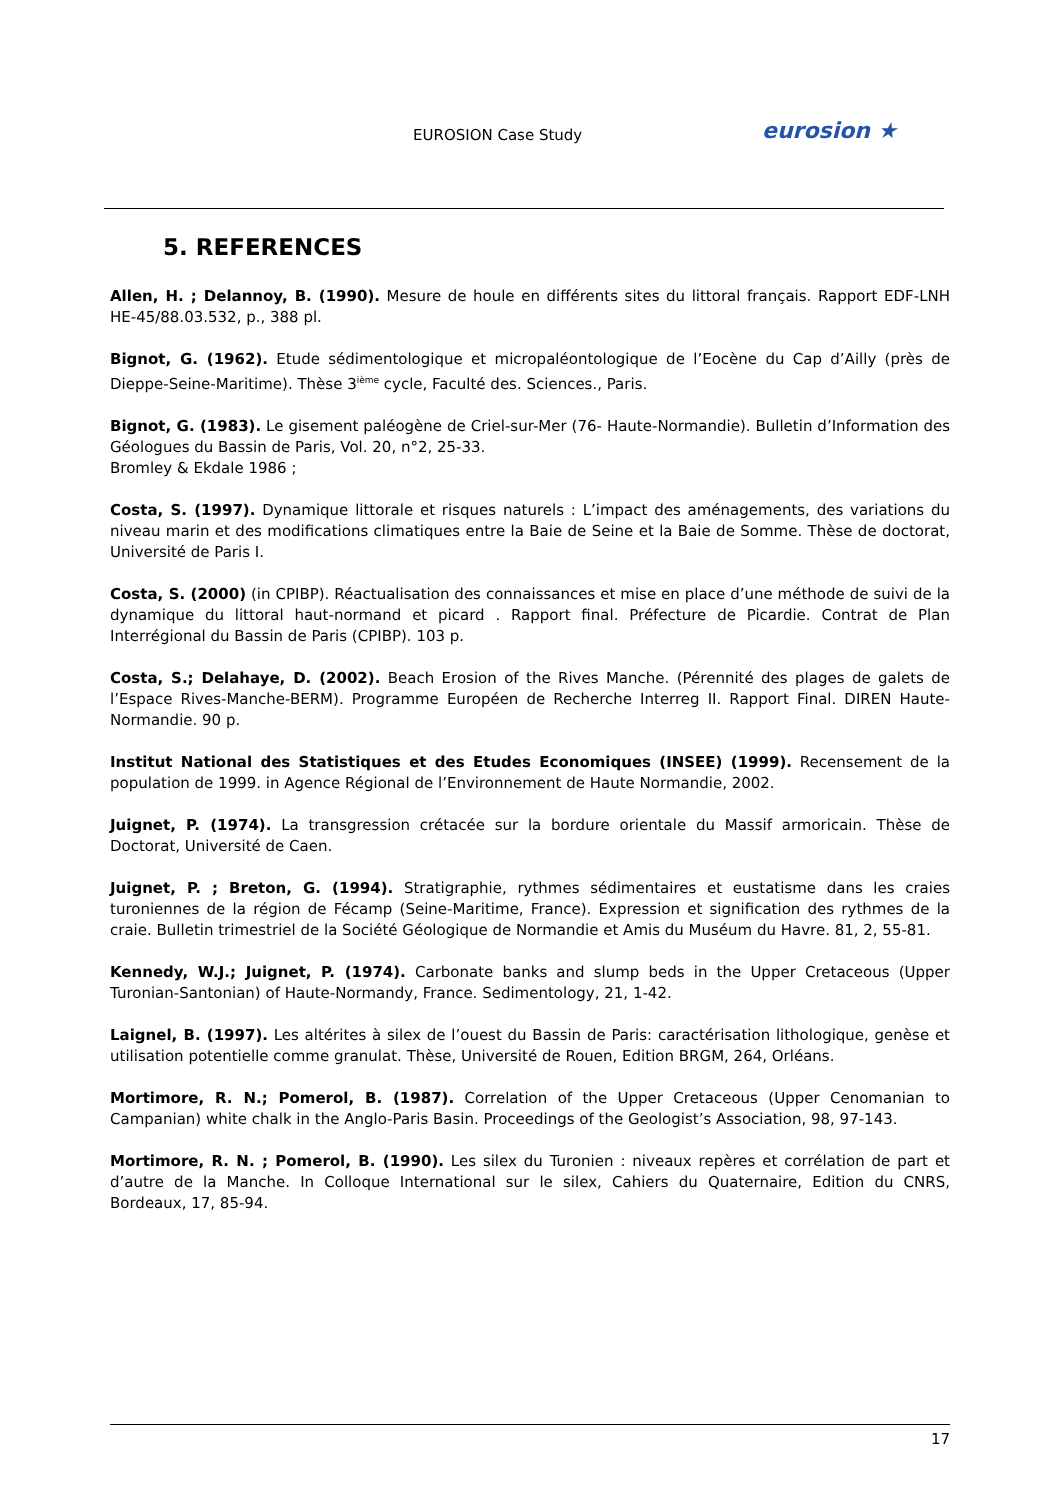EUROSION Case Study eurosion ★
5. REFERENCES
Allen, H. ; Delannoy, B. (1990). Mesure de houle en différents sites du littoral français. Rapport EDF-LNH HE-45/88.03.532, p., 388 pl.
Bignot, G. (1962). Etude sédimentologique et micropaléontologique de l’Eocène du Cap d’Ailly (près de Dieppe-Seine-Maritime). Thèse 3<sup>ième</sup> cycle, Faculté des. Sciences., Paris.
Bignot, G. (1983). Le gisement paléogène de Criel-sur-Mer (76- Haute-Normandie). Bulletin d’Information des Géologues du Bassin de Paris, Vol. 20, n°2, 25-33.
Bromley & Ekdale 1986 ;
Costa, S. (1997). Dynamique littorale et risques naturels : L’impact des aménagements, des variations du niveau marin et des modifications climatiques entre la Baie de Seine et la Baie de Somme. Thèse de doctorat, Université de Paris I.
Costa, S. (2000) (in CPIBP). Réactualisation des connaissances et mise en place d’une méthode de suivi de la dynamique du littoral haut-normand et picard . Rapport final. Préfecture de Picardie. Contrat de Plan Interrégional du Bassin de Paris (CPIBP). 103 p.
Costa, S.; Delahaye, D. (2002). Beach Erosion of the Rives Manche. (Pérennité des plages de galets de l’Espace Rives-Manche-BERM). Programme Européen de Recherche Interreg II. Rapport Final. DIREN Haute-Normandie. 90 p.
Institut National des Statistiques et des Etudes Economiques (INSEE) (1999). Recensement de la population de 1999. in Agence Régional de l’Environnement de Haute Normandie, 2002.
Juignet, P. (1974). La transgression crétacée sur la bordure orientale du Massif armoricain. Thèse de Doctorat, Université de Caen.
Juignet, P. ; Breton, G. (1994). Stratigraphie, rythmes sédimentaires et eustatisme dans les craies turoniennes de la région de Fécamp (Seine-Maritime, France). Expression et signification des rythmes de la craie. Bulletin trimestriel de la Société Géologique de Normandie et Amis du Muséum du Havre. 81, 2, 55-81.
Kennedy, W.J.; Juignet, P. (1974). Carbonate banks and slump beds in the Upper Cretaceous (Upper Turonian-Santonian) of Haute-Normandy, France. Sedimentology, 21, 1-42.
Laignel, B. (1997). Les altérites à silex de l’ouest du Bassin de Paris: caractérisation lithologique, genèse et utilisation potentielle comme granulat. Thèse, Université de Rouen, Edition BRGM, 264, Orléans.
Mortimore, R. N.; Pomerol, B. (1987). Correlation of the Upper Cretaceous (Upper Cenomanian to Campanian) white chalk in the Anglo-Paris Basin. Proceedings of the Geologist’s Association, 98, 97-143.
Mortimore, R. N. ; Pomerol, B. (1990). Les silex du Turonien : niveaux repères et corrélation de part et d’autre de la Manche. In Colloque International sur le silex, Cahiers du Quaternaire, Edition du CNRS, Bordeaux, 17, 85-94.
17